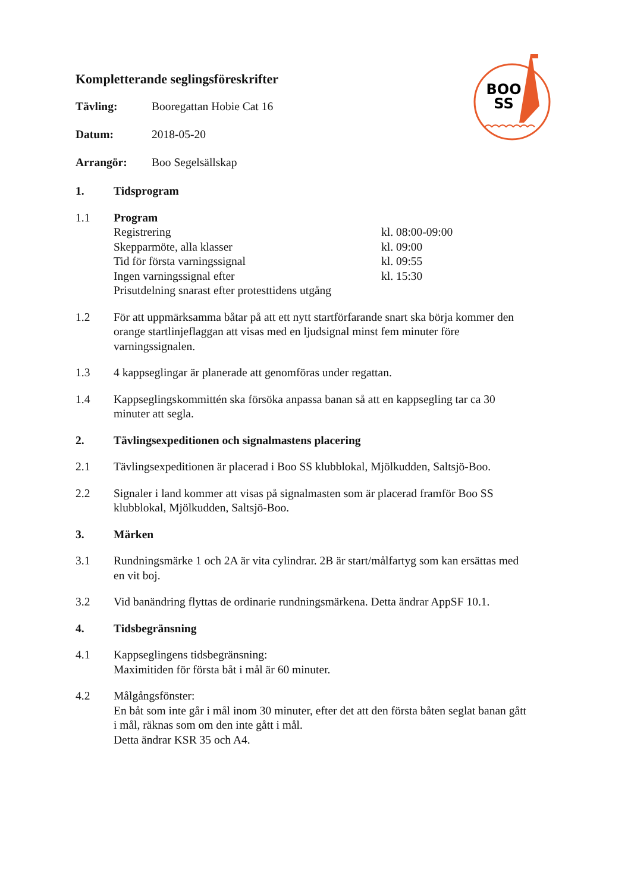BOO
SS
Kompletterande seglingsföreskrifter
Tävling: Booregattan Hobie Cat 16
Datum: 2018-05-20
Arrangör: Boo Segelsällskap
1. Tidsprogram
1.1 Program
Registrering kl. 08:00-09:00
Skepparmöte, alla klasser kl. 09:00
Tid för första varningssignal kl. 09:55
Ingen varningssignal efter kl. 15:30
Prisutdelning snarast efter protesttidens utgång
1.2 För att uppmärksamma båtar på att ett nytt startförfarande snart ska börja kommer den orange startlinjeflaggan att visas med en ljudsignal minst fem minuter före varningssignalen.
1.3 4 kappseglingar är planerade att genomföras under regattan.
1.4 Kappseglingskommittén ska försöka anpassa banan så att en kappsegling tar ca 30 minuter att segla.
2. Tävlingsexpeditionen och signalmastens placering
2.1 Tävlingsexpeditionen är placerad i Boo SS klubblokal, Mjölkudden, Saltsjö-Boo.
2.2 Signaler i land kommer att visas på signalmasten som är placerad framför Boo SS klubblokal, Mjölkudden, Saltsjö-Boo.
3. Märken
3.1 Rundningsmärke 1 och 2A är vita cylindrar. 2B är start/målfartyg som kan ersättas med en vit boj.
3.2 Vid banändring flyttas de ordinarie rundningsmärkena. Detta ändrar AppSF 10.1.
4. Tidsbegränsning
4.1 Kappseglingens tidsbegränsning:
Maximitiden för första båt i mål är 60 minuter.
4.2 Målgångsfönster:
En båt som inte går i mål inom 30 minuter, efter det att den första båten seglat banan gått i mål, räknas som om den inte gått i mål.
Detta ändrar KSR 35 och A4.